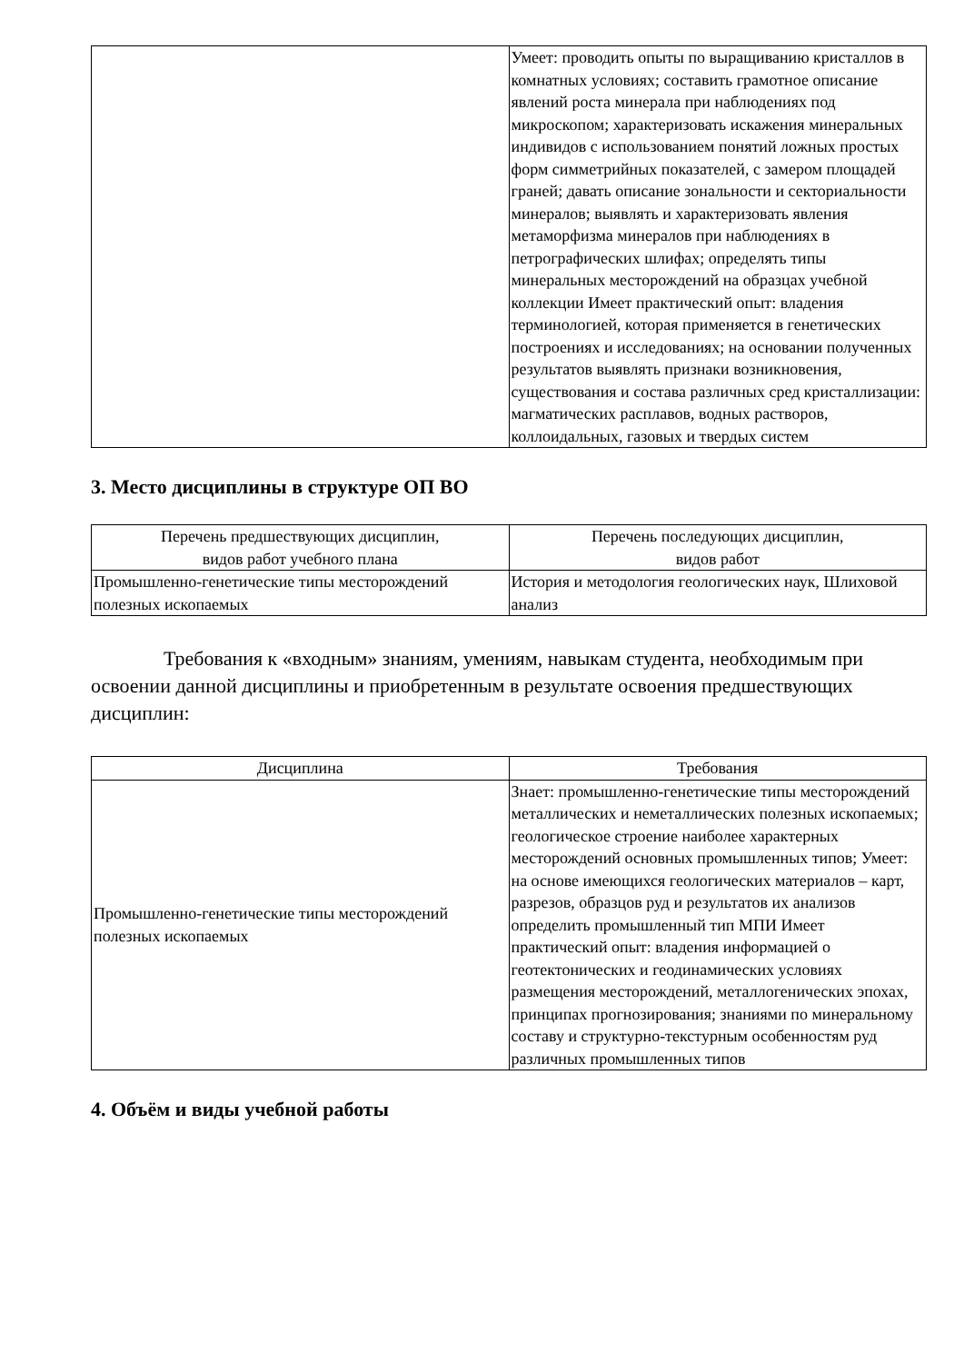| | Умеет: проводить опыты по выращиванию кристаллов в комнатных условиях; составить грамотное описание явлений роста минерала при наблюдениях под микроскопом; характеризовать искажения минеральных индивидов с использованием понятий ложных простых форм симметрийных показателей, с замером площадей граней; давать описание зональности и секториальности минералов; выявлять и характеризовать явления метаморфизма минералов при наблюдениях в петрографических шлифах; определять типы минеральных месторождений на образцах учебной коллекции Имеет практический опыт: владения терминологией, которая применяется в генетических построениях и исследованиях; на основании полученных результатов выявлять признаки возникновения, существования и состава различных сред кристаллизации: магматических расплавов, водных растворов, коллоидальных, газовых и твердых систем |
3. Место дисциплины в структуре ОП ВО
| Перечень предшествующих дисциплин, видов работ учебного плана | Перечень последующих дисциплин, видов работ |
| --- | --- |
| Промышленно-генетические типы месторождений полезных ископаемых | История и методология геологических наук, Шлиховой анализ |
Требования к «входным» знаниям, умениям, навыкам студента, необходимым при освоении данной дисциплины и приобретенным в результате освоения предшествующих дисциплин:
| Дисциплина | Требования |
| --- | --- |
| Промышленно-генетические типы месторождений полезных ископаемых | Знает: промышленно-генетические типы месторождений металлических и неметаллических полезных ископаемых; геологическое строение наиболее характерных месторождений основных промышленных типов; Умеет: на основе имеющихся геологических материалов – карт, разрезов, образцов руд и результатов их анализов определить промышленный тип МПИ Имеет практический опыт: владения информацией о геотектонических и геодинамических условиях размещения месторождений, металлогенических эпохах, принципах прогнозирования; знаниями по минеральному составу и структурно-текстурным особенностям руд различных промышленных типов |
4. Объём и виды учебной работы